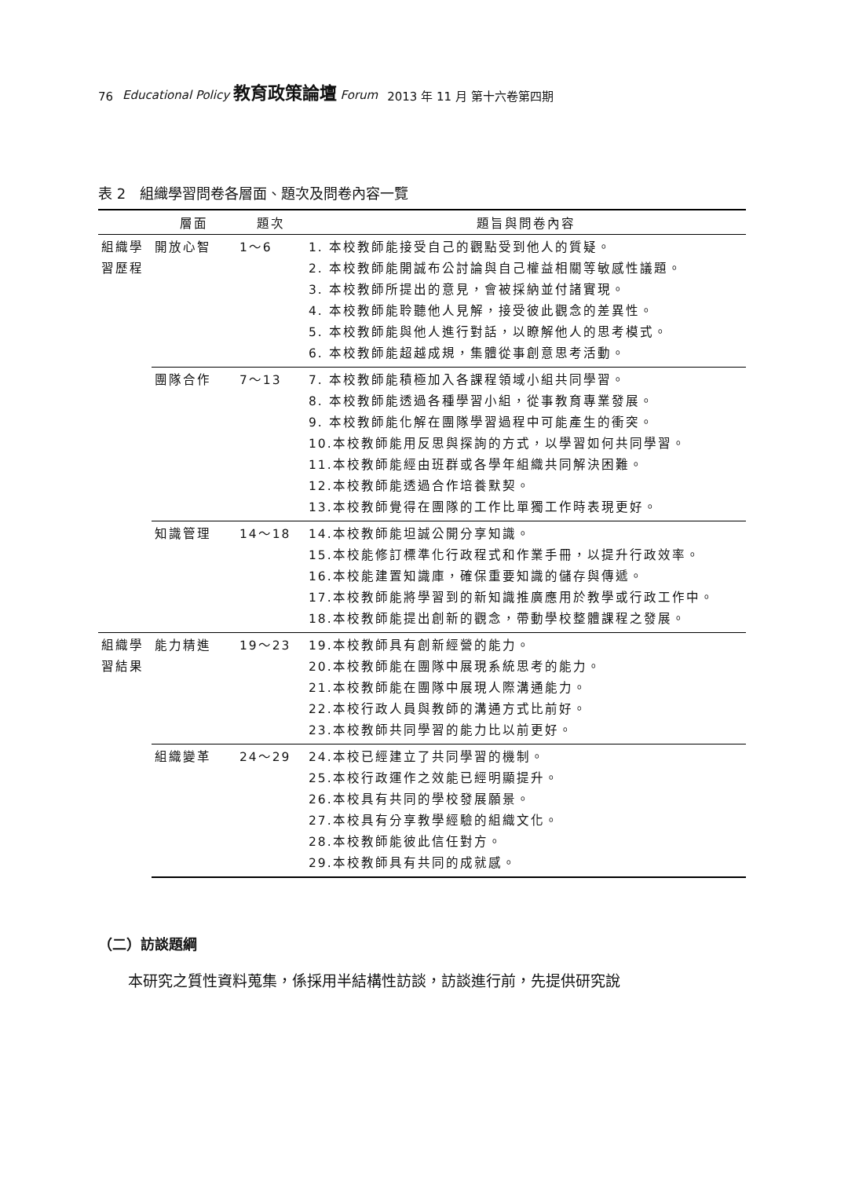76 Educational Policy 教育政策論壇 Forum 2013 年 11 月 第十六卷第四期
表 2　組織學習問卷各層面、題次及問卷內容一覽
| | 層面 | 題次 | 題旨與問卷內容 |
| --- | --- | --- | --- |
| 組織學習歷程 | 開放心智 | 1～6 | 1. 本校教師能接受自己的觀點受到他人的質疑。 2. 本校教師能開誠布公討論與自己權益相關等敏感性議題。 3. 本校教師所提出的意見，會被採納並付諸實現。 4. 本校教師能聆聽他人見解，接受彼此觀念的差異性。 5. 本校教師能與他人進行對話，以瞭解他人的思考模式。 6. 本校教師能超越成規，集體從事創意思考活動。 |
| | 團隊合作 | 7～13 | 7. 本校教師能積極加入各課程領域小組共同學習。 8. 本校教師能透過各種學習小組，從事教育專業發展。 9. 本校教師能化解在團隊學習過程中可能產生的衝突。 10.本校教師能用反思與探詢的方式，以學習如何共同學習。 11.本校教師能經由班群或各學年組織共同解決困難。 12.本校教師能透過合作培養默契。 13.本校教師覺得在團隊的工作比單獨工作時表現更好。 |
| | 知識管理 | 14～18 | 14.本校教師能坦誠公開分享知識。 15.本校能修訂標準化行政程式和作業手冊，以提升行政效率。 16.本校能建置知識庫，確保重要知識的儲存與傳遞。 17.本校教師能將學習到的新知識推廣應用於教學或行政工作中。 18.本校教師能提出創新的觀念，帶動學校整體課程之發展。 |
| 組織學習結果 | 能力精進 | 19～23 | 19.本校教師具有創新經營的能力。 20.本校教師能在團隊中展現系統思考的能力。 21.本校教師能在團隊中展現人際溝通能力。 22.本校行政人員與教師的溝通方式比前好。 23.本校教師共同學習的能力比以前更好。 |
| | 組織變革 | 24～29 | 24.本校已經建立了共同學習的機制。 25.本校行政運作之效能已經明顯提升。 26.本校具有共同的學校發展願景。 27.本校具有分享教學經驗的組織文化。 28.本校教師能彼此信任對方。 29.本校教師具有共同的成就感。 |
（二）訪談題綱
本研究之質性資料蒐集，係採用半結構性訪談，訪談進行前，先提供研究說